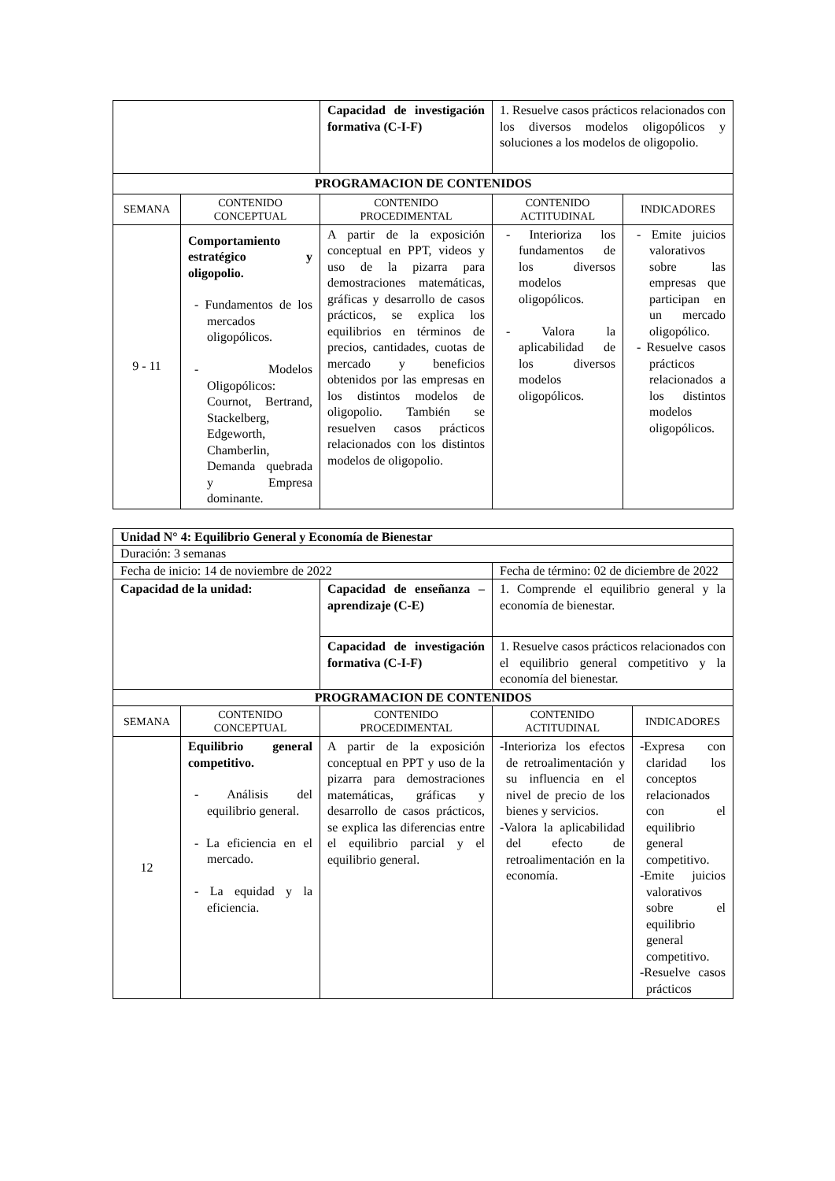| | | Capacidad de investigación formativa (C-I-F) | 1. Resuelve casos prácticos relacionados con los diversos modelos oligopólicos y soluciones a los modelos de oligopolio. | |
| PROGRAMACION DE CONTENIDOS | | | | |
| SEMANA | CONTENIDO CONCEPTUAL | CONTENIDO PROCEDIMENTAL | CONTENIDO ACTITUDINAL | INDICADORES |
| 9 - 11 | Comportamiento estratégico y oligopolio. - Fundamentos de los mercados oligopólicos. - Modelos Oligopólicos: Cournot, Bertrand, Stackelberg, Edgeworth, Chamberlin, Demanda quebrada y Empresa dominante. | A partir de la exposición conceptual en PPT, videos y uso de la pizarra para demostraciones matemáticas, gráficas y desarrollo de casos prácticos, se explica los equilibrios en términos de precios, cantidades, cuotas de mercado y beneficios obtenidos por las empresas en los distintos modelos de oligopolio. También se resuelven casos prácticos relacionados con los distintos modelos de oligopolio. | - Interioriza los fundamentos de los diversos modelos oligopólicos. - Valora la aplicabilidad de los diversos modelos oligopólicos. | - Emite juicios valorativos sobre las empresas que participan en un mercado oligopólico. - Resuelve casos prácticos relacionados a los distintos modelos oligopólicos. |
| Unidad N° 4: Equilibrio General y Economía de Bienestar | | | | |
| Duración: 3 semanas | | | | |
| Fecha de inicio: 14 de noviembre de 2022 | | | Fecha de término: 02 de diciembre de 2022 | |
| Capacidad de la unidad: | | Capacidad de enseñanza – aprendizaje (C-E) | 1. Comprende el equilibrio general y la economía de bienestar. | |
| | | Capacidad de investigación formativa (C-I-F) | 1. Resuelve casos prácticos relacionados con el equilibrio general competitivo y la economía del bienestar. | |
| PROGRAMACION DE CONTENIDOS | | | | |
| SEMANA | CONTENIDO CONCEPTUAL | CONTENIDO PROCEDIMENTAL | CONTENIDO ACTITUDINAL | INDICADORES |
| 12 | Equilibrio general competitivo. - Análisis del equilibrio general. - La eficiencia en el mercado. - La equidad y la eficiencia. | A partir de la exposición conceptual en PPT y uso de la pizarra para demostraciones matemáticas, gráficas y desarrollo de casos prácticos, se explica las diferencias entre el equilibrio parcial y el equilibrio general. | -Interioriza los efectos de retroalimentación y su influencia en el nivel de precio de los bienes y servicios. -Valora la aplicabilidad del efecto de retroalimentación en la economía. | -Expresa con claridad los conceptos relacionados con el equilibrio general competitivo. -Emite juicios valorativos sobre el equilibrio general competitivo. -Resuelve casos prácticos |